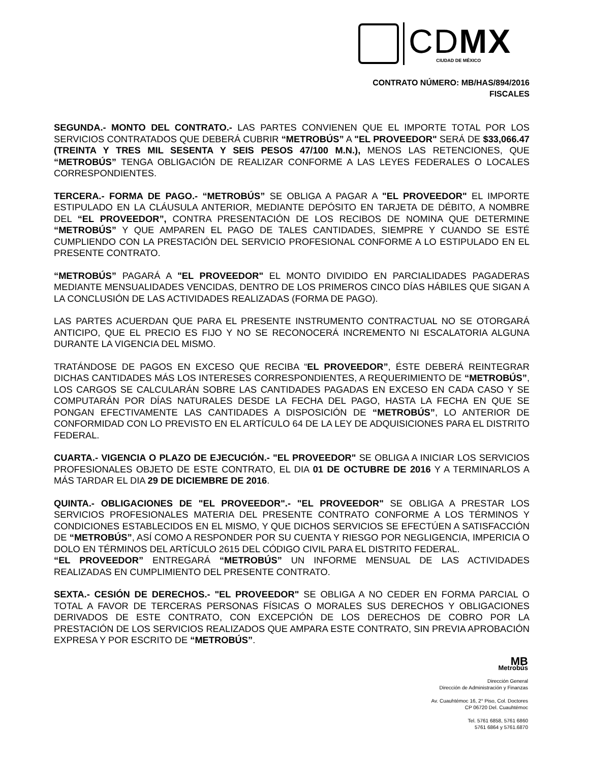CDMX
CIUDAD DE MÉXICO
CONTRATO NÚMERO: MB/HAS/894/2016
FISCALES
SEGUNDA.- MONTO DEL CONTRATO.- LAS PARTES CONVIENEN QUE EL IMPORTE TOTAL POR LOS SERVICIOS CONTRATADOS QUE DEBERÁ CUBRIR “METROBÚS” A "EL PROVEEDOR" SERÁ DE $33,066.47 (TREINTA Y TRES MIL SESENTA Y SEIS PESOS 47/100 M.N.), MENOS LAS RETENCIONES, QUE “METROBÚS” TENGA OBLIGACIÓN DE REALIZAR CONFORME A LAS LEYES FEDERALES O LOCALES CORRESPONDIENTES.
TERCERA.- FORMA DE PAGO.- “METROBÚS” SE OBLIGA A PAGAR A "EL PROVEEDOR" EL IMPORTE ESTIPULADO EN LA CLÁUSULA ANTERIOR, MEDIANTE DEPÓSITO EN TARJETA DE DÉBITO, A NOMBRE DEL “EL PROVEEDOR”, CONTRA PRESENTACIÓN DE LOS RECIBOS DE NOMINA QUE DETERMINE “METROBÚS” Y QUE AMPAREN EL PAGO DE TALES CANTIDADES, SIEMPRE Y CUANDO SE ESTÉ CUMPLIENDO CON LA PRESTACIÓN DEL SERVICIO PROFESIONAL CONFORME A LO ESTIPULADO EN EL PRESENTE CONTRATO.
“METROBÚS” PAGARÁ A "EL PROVEEDOR" EL MONTO DIVIDIDO EN PARCIALIDADES PAGADERAS MEDIANTE MENSUALIDADES VENCIDAS, DENTRO DE LOS PRIMEROS CINCO DÍAS HÁBILES QUE SIGAN A LA CONCLUSIÓN DE LAS ACTIVIDADES REALIZADAS (FORMA DE PAGO).
LAS PARTES ACUERDAN QUE PARA EL PRESENTE INSTRUMENTO CONTRACTUAL NO SE OTORGARÁ ANTICIPO, QUE EL PRECIO ES FIJO Y NO SE RECONOCERÁ INCREMENTO NI ESCALATORIA ALGUNA DURANTE LA VIGENCIA DEL MISMO.
TRATÁNDOSE DE PAGOS EN EXCESO QUE RECIBA “EL PROVEEDOR”, ÉSTE DEBERÁ REINTEGRAR DICHAS CANTIDADES MÁS LOS INTERESES CORRESPONDIENTES, A REQUERIMIENTO DE “METROBÚS”, LOS CARGOS SE CALCULARÁN SOBRE LAS CANTIDADES PAGADAS EN EXCESO EN CADA CASO Y SE COMPUTARÁN POR DÍAS NATURALES DESDE LA FECHA DEL PAGO, HASTA LA FECHA EN QUE SE PONGAN EFECTIVAMENTE LAS CANTIDADES A DISPOSICIÓN DE “METROBÚS”, LO ANTERIOR DE CONFORMIDAD CON LO PREVISTO EN EL ARTÍCULO 64 DE LA LEY DE ADQUISICIONES PARA EL DISTRITO FEDERAL.
CUARTA.- VIGENCIA O PLAZO DE EJECUCIÓN.- "EL PROVEEDOR" SE OBLIGA A INICIAR LOS SERVICIOS PROFESIONALES OBJETO DE ESTE CONTRATO, EL DIA 01 DE OCTUBRE DE 2016 Y A TERMINARLOS A MÁS TARDAR EL DIA 29 DE DICIEMBRE DE 2016.
QUINTA.- OBLIGACIONES DE "EL PROVEEDOR".- "EL PROVEEDOR" SE OBLIGA A PRESTAR LOS SERVICIOS PROFESIONALES MATERIA DEL PRESENTE CONTRATO CONFORME A LOS TÉRMINOS Y CONDICIONES ESTABLECIDOS EN EL MISMO, Y QUE DICHOS SERVICIOS SE EFECTÚEN A SATISFACCIÓN DE “METROBÚS”, ASÍ COMO A RESPONDER POR SU CUENTA Y RIESGO POR NEGLIGENCIA, IMPERICIA O DOLO EN TÉRMINOS DEL ARTÍCULO 2615 DEL CÓDIGO CIVIL PARA EL DISTRITO FEDERAL.
“EL PROVEEDOR” ENTREGARÁ “METROBÚS” UN INFORME MENSUAL DE LAS ACTIVIDADES REALIZADAS EN CUMPLIMIENTO DEL PRESENTE CONTRATO.
SEXTA.- CESIÓN DE DERECHOS.- "EL PROVEEDOR" SE OBLIGA A NO CEDER EN FORMA PARCIAL O TOTAL A FAVOR DE TERCERAS PERSONAS FÍSICAS O MORALES SUS DERECHOS Y OBLIGACIONES DERIVADOS DE ESTE CONTRATO, CON EXCEPCIÓN DE LOS DERECHOS DE COBRO POR LA PRESTACIÓN DE LOS SERVICIOS REALIZADOS QUE AMPARA ESTE CONTRATO, SIN PREVIA APROBACIÓN EXPRESA Y POR ESCRITO DE “METROBÚS”.
MB
Metrobús
Dirección General
Dirección de Administración y Finanzas
Av. Cuauhtémoc 16, 2° Piso, Col. Doctores
CP 06720 Del. Cuauhtémoc
Tel. 5761 6858, 5761 6860
5761 6864 y 5761.6870